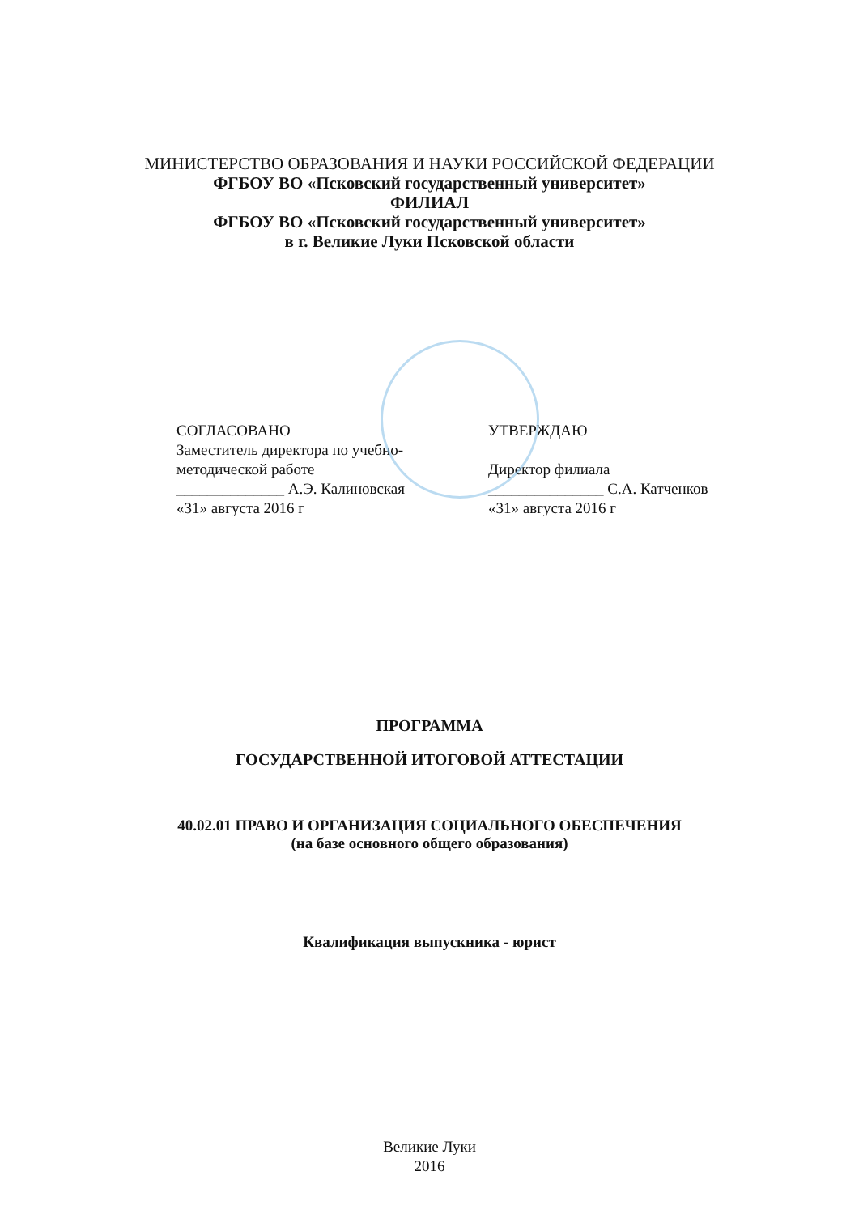МИНИСТЕРСТВО ОБРАЗОВАНИЯ И НАУКИ РОССИЙСКОЙ ФЕДЕРАЦИИ
ФГБОУ ВО «Псковский государственный университет»
ФИЛИАЛ
ФГБОУ ВО «Псковский государственный университет»
в г. Великие Луки Псковской области
СОГЛАСОВАНО
Заместитель директора по учебно-
методической работе
______________ А.Э. Калиновская
«31» августа 2016 г
УТВЕРЖДАЮ
Директор филиала
_______________ С.А. Катченков
«31» августа 2016 г
ПРОГРАММА
ГОСУДАРСТВЕННОЙ ИТОГОВОЙ АТТЕСТАЦИИ
40.02.01 ПРАВО И ОРГАНИЗАЦИЯ СОЦИАЛЬНОГО ОБЕСПЕЧЕНИЯ
(на базе основного общего образования)
Квалификация выпускника - юрист
Великие Луки
2016